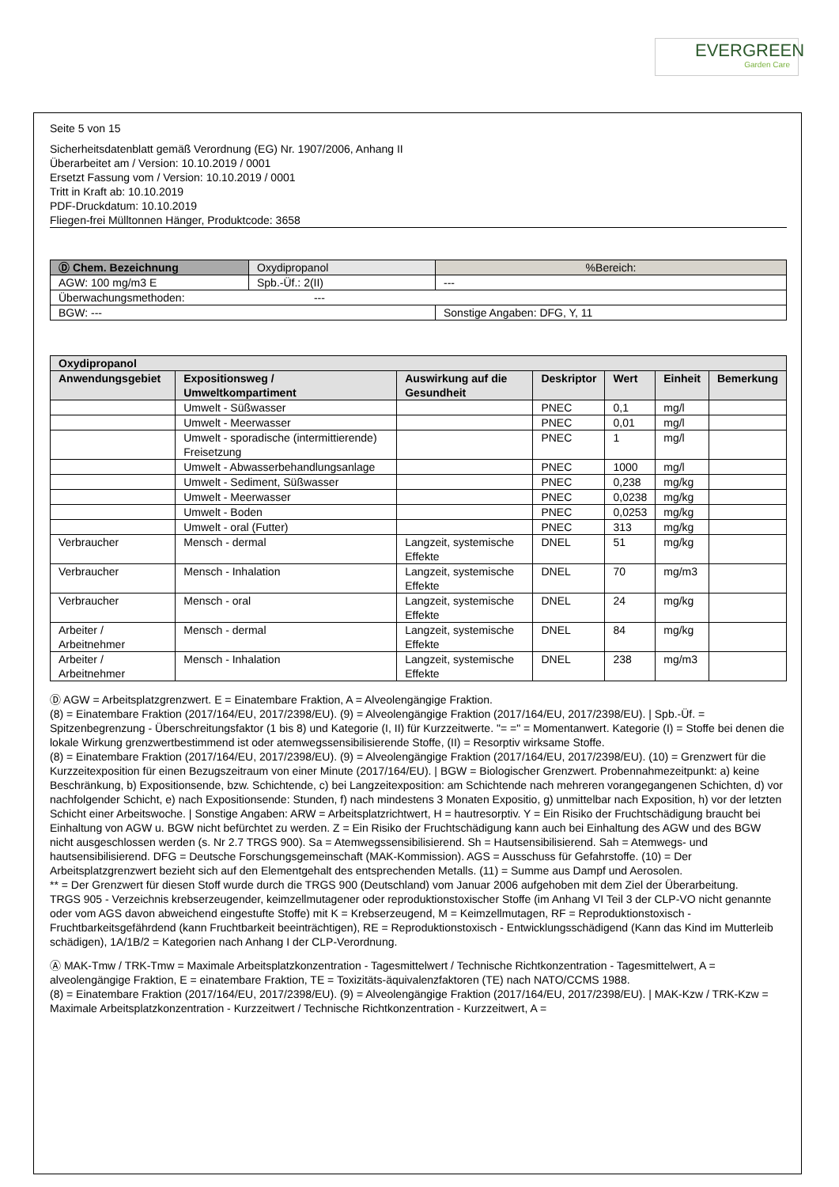EVERGREEN
Garden Care
Seite 5 von 15
Sicherheitsdatenblatt gemäß Verordnung (EG) Nr. 1907/2006, Anhang II
Überarbeitet am / Version: 10.10.2019 / 0001
Ersetzt Fassung vom / Version: 10.10.2019 / 0001
Tritt in Kraft ab: 10.10.2019
PDF-Druckdatum: 10.10.2019
Fliegen-frei Mülltonnen Hänger, Produktcode: 3658
| Ⓓ Chem. Bezeichnung | Oxydipropanol | | %Bereich: |
| AGW: 100 mg/m3 E | | Spb.-Üf.: 2(II) | --- |
| Überwachungsmethoden: --- | | | |
| BGW: --- | | | Sonstige Angaben: DFG, Y, 11 |
| Oxydipropanol | | | | | | |
| --- | --- | --- | --- | --- | --- | --- |
| Anwendungsgebiet | Expositionsweg / Umweltkompartiment | Auswirkung auf die Gesundheit | Deskriptor | Wert | Einheit | Bemerkung |
| | Umwelt - Süßwasser | | PNEC | 0,1 | mg/l | |
| | Umwelt - Meerwasser | | PNEC | 0,01 | mg/l | |
| | Umwelt - sporadische (intermittierende) Freisetzung | | PNEC | 1 | mg/l | |
| | Umwelt - Abwasserbehandlungsanlage | | PNEC | 1000 | mg/l | |
| | Umwelt - Sediment, Süßwasser | | PNEC | 0,238 | mg/kg | |
| | Umwelt - Meerwasser | | PNEC | 0,0238 | mg/kg | |
| | Umwelt - Boden | | PNEC | 0,0253 | mg/kg | |
| | Umwelt - oral (Futter) | | PNEC | 313 | mg/kg | |
| Verbraucher | Mensch - dermal | Langzeit, systemische Effekte | DNEL | 51 | mg/kg | |
| Verbraucher | Mensch - Inhalation | Langzeit, systemische Effekte | DNEL | 70 | mg/m3 | |
| Verbraucher | Mensch - oral | Langzeit, systemische Effekte | DNEL | 24 | mg/kg | |
| Arbeiter / Arbeitnehmer | Mensch - dermal | Langzeit, systemische Effekte | DNEL | 84 | mg/kg | |
| Arbeiter / Arbeitnehmer | Mensch - Inhalation | Langzeit, systemische Effekte | DNEL | 238 | mg/m3 | |
Ⓓ AGW = Arbeitsplatzgrenzwert. E = Einatembare Fraktion, A = Alveolengängige Fraktion.
(8) = Einatembare Fraktion (2017/164/EU, 2017/2398/EU). (9) = Alveolengängige Fraktion (2017/164/EU, 2017/2398/EU). | Spb.-Üf. = Spitzenbegrenzung - Überschreitungsfaktor (1 bis 8) und Kategorie (I, II) für Kurzzeitwerte. "= =" = Momentanwert. Kategorie (I) = Stoffe bei denen die lokale Wirkung grenzwertbestimmend ist oder atemwegssensibilisierende Stoffe, (II) = Resorptiv wirksame Stoffe.
(8) = Einatembare Fraktion (2017/164/EU, 2017/2398/EU). (9) = Alveolengängige Fraktion (2017/164/EU, 2017/2398/EU). (10) = Grenzwert für die Kurzzeitexposition für einen Bezugszeitraum von einer Minute (2017/164/EU). | BGW = Biologischer Grenzwert. Probennahmezeitpunkt: a) keine Beschränkung, b) Expositionsende, bzw. Schichtende, c) bei Langzeitexposition: am Schichtende nach mehreren vorangegangenen Schichten, d) vor nachfolgender Schicht, e) nach Expositionsende: Stunden, f) nach mindestens 3 Monaten Expositio, g) unmittelbar nach Exposition, h) vor der letzten Schicht einer Arbeitswoche. | Sonstige Angaben: ARW = Arbeitsplatzrichtwert, H = hautresorptiv. Y = Ein Risiko der Fruchtschädigung braucht bei Einhaltung von AGW u. BGW nicht befürchtet zu werden. Z = Ein Risiko der Fruchtschädigung kann auch bei Einhaltung des AGW und des BGW nicht ausgeschlossen werden (s. Nr 2.7 TRGS 900). Sa = Atemwegssensibilisierend. Sh = Hautsensibilisierend. Sah = Atemwegs- und hautsensibilisierend. DFG = Deutsche Forschungsgemeinschaft (MAK-Kommission). AGS = Ausschuss für Gefahrstoffe. (10) = Der Arbeitsplatzgrenzwert bezieht sich auf den Elementgehalt des entsprechenden Metalls. (11) = Summe aus Dampf und Aerosolen.
** = Der Grenzwert für diesen Stoff wurde durch die TRGS 900 (Deutschland) vom Januar 2006 aufgehoben mit dem Ziel der Überarbeitung.
TRGS 905 - Verzeichnis krebserzeugender, keimzellmutagener oder reproduktionstoxischer Stoffe (im Anhang VI Teil 3 der CLP-VO nicht genannte oder vom AGS davon abweichend eingestufte Stoffe) mit K = Krebserzeugend, M = Keimzellmutagen, RF = Reproduktionstoxisch - Fruchtbarkeitsgefährdend (kann Fruchtbarkeit beeinträchtigen), RE = Reproduktionstoxisch - Entwicklungsschädigend (Kann das Kind im Mutterleib schädigen), 1A/1B/2 = Kategorien nach Anhang I der CLP-Verordnung.
Ⓐ MAK-Tmw / TRK-Tmw = Maximale Arbeitsplatzkonzentration - Tagesmittelwert / Technische Richtkonzentration - Tagesmittelwert, A = alveolengängige Fraktion, E = einatembare Fraktion, TE = Toxizitäts-äquivalenzfaktoren (TE) nach NATO/CCMS 1988.
(8) = Einatembare Fraktion (2017/164/EU, 2017/2398/EU). (9) = Alveolengängige Fraktion (2017/164/EU, 2017/2398/EU). | MAK-Kzw / TRK-Kzw = Maximale Arbeitsplatzkonzentration - Kurzzeitwert / Technische Richtkonzentration - Kurzzeitwert, A =